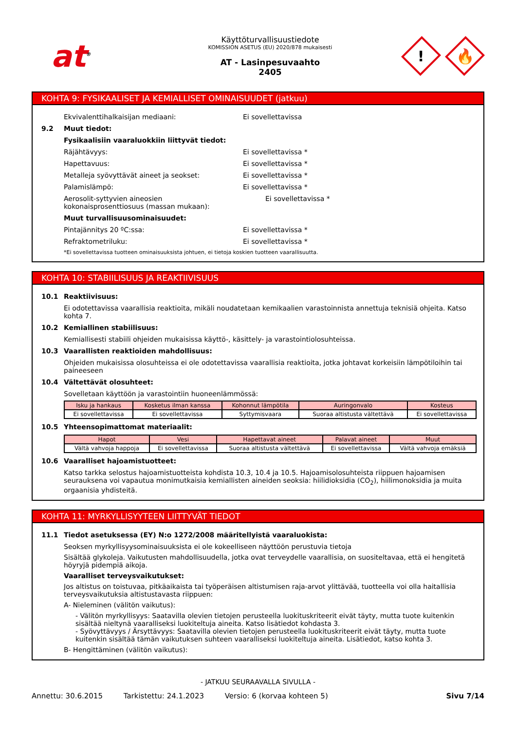at<sup>®</sup>
Käyttöturvallisuustiedote
KOMISSION ASETUS (EU) 2020/878 mukaisesti
AT - Lasinpesuvaahto
2405
!
🔥
KOHTA 9: FYSIKAALISET JA KEMIALLISET OMINAISUUDET (jatkuu)
Ekvivalenttihalkaisijan mediaani: Ei sovellettavissa
9.2 Muut tiedot:
Fysikaalisiin vaaraluokkiin liittyvät tiedot:
Räjähtävyys: Ei sovellettavissa *
Hapettavuus: Ei sovellettavissa *
Metalleja syövyttävät aineet ja seokset: Ei sovellettavissa *
Palamislämpö: Ei sovellettavissa *
Aerosolit-syttyvien aineosien kokonaisprosenttiosuus (massan mukaan):
Ei sovellettavissa *
Muut turvallisuusominaisuudet:
Pintajännitys 20 ºC:ssa: Ei sovellettavissa *
Refraktometriluku: Ei sovellettavissa *
*Ei sovellettavissa tuotteen ominaisuuksista johtuen, ei tietoja koskien tuotteen vaarallisuutta.
KOHTA 10: STABIILISUUS JA REAKTIIVISUUS
10.1 Reaktiivisuus:
Ei odotettavissa vaarallisia reaktioita, mikäli noudatetaan kemikaalien varastoinnista annettuja teknisiä ohjeita. Katso kohta 7.
10.2 Kemiallinen stabiilisuus:
Kemiallisesti stabiili ohjeiden mukaisissa käyttö-, käsittely- ja varastointiolosuhteissa.
10.3 Vaarallisten reaktioiden mahdollisuus:
Ohjeiden mukaisissa olosuhteissa ei ole odotettavissa vaarallisia reaktioita, jotka johtavat korkeisiin lämpötiloihin tai paineeseen
10.4 Vältettävät olosuhteet:
Sovelletaan käyttöön ja varastointiin huoneenlämmössä:
| Isku ja hankaus | Kosketus ilman kanssa | Kohonnut lämpötila | Auringonvalo | Kosteus |
| --- | --- | --- | --- | --- |
| Ei sovellettavissa | Ei sovellettavissa | Syttymisvaara | Suoraa altistusta vältettävä | Ei sovellettavissa |
10.5 Yhteensopimattomat materiaalit:
| Hapot | Vesi | Hapettavat aineet | Palavat aineet | Muut |
| --- | --- | --- | --- | --- |
| Vältä vahvoja happoja | Ei sovellettavissa | Suoraa altistusta vältettävä | Ei sovellettavissa | Vältä vahvoja emäksiä |
10.6 Vaaralliset hajoamistuotteet:
Katso tarkka selostus hajoamistuotteista kohdista 10.3, 10.4 ja 10.5. Hajoamisolosuhteista riippuen hajoamisen seurauksena voi vapautua monimutkaisia kemiallisten aineiden seoksia: hiilidioksidia (CO<sub>2</sub>), hiilimonoksidia ja muita orgaanisia yhdisteitä.
KOHTA 11: MYRKYLLISYYTEEN LIITTYVÄT TIEDOT
11.1 Tiedot asetuksessa (EY) N:o 1272/2008 määritellyistä vaaraluokista:
Seoksen myrkyllisyysominaisuuksista ei ole kokeelliseen näyttöön perustuvia tietoja
Sisältää glykoleja. Vaikutusten mahdollisuudella, jotka ovat terveydelle vaarallisia, on suositeltavaa, että ei hengitetä höyryjä pidempiä aikoja.
Vaaralliset terveysvaikutukset:
Jos altistus on toistuvaa, pitkäaikaista tai työperäisen altistumisen raja-arvot ylittävää, tuotteella voi olla haitallisia terveysvaikutuksia altistustavasta riippuen:
A- Nieleminen (välitön vaikutus):
- Välitön myrkyllisyys: Saatavilla olevien tietojen perusteella luokituskriteerit eivät täyty, mutta tuote kuitenkin sisältää nieltynä vaaralliseksi luokiteltuja aineita. Katso lisätiedot kohdasta 3.
- Syövyttävyys / Ärsyttävyys: Saatavilla olevien tietojen perusteella luokituskriteerit eivät täyty, mutta tuote kuitenkin sisältää tämän vaikutuksen suhteen vaaralliseksi luokiteltuja aineita. Lisätiedot, katso kohta 3.
B- Hengittäminen (välitön vaikutus):
- JATKUU SEURAAVALLA SIVULLA -
Annettu: 30.6.2015 Tarkistettu: 24.1.2023 Versio: 6 (korvaa kohteen 5) Sivu 7/14